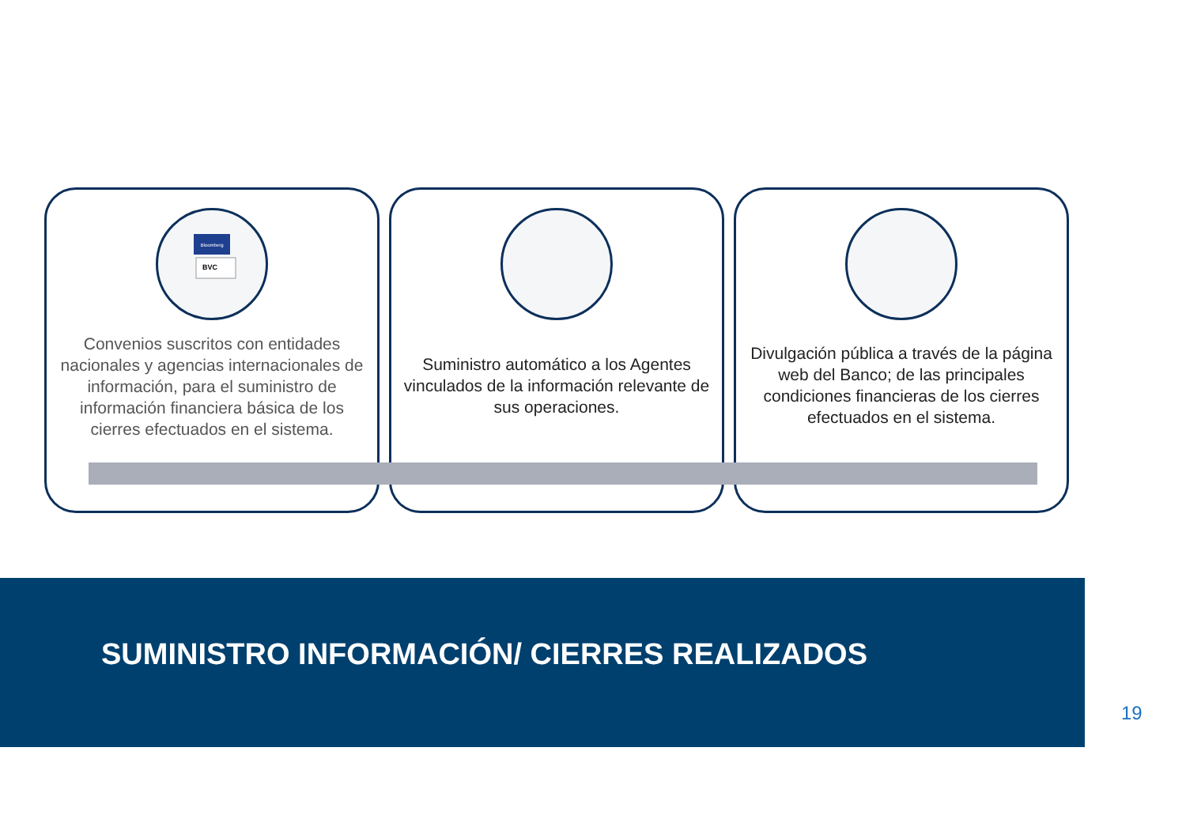Bloomberg
BVC
Convenios suscritos con entidades nacionales y agencias internacionales de información, para el suministro de información financiera básica de los cierres efectuados en el sistema.
Suministro automático a los Agentes vinculados de la información relevante de sus operaciones.
Divulgación pública a través de la página web del Banco; de las principales condiciones financieras de los cierres efectuados en el sistema.
SUMINISTRO INFORMACIÓN/ CIERRES REALIZADOS
19